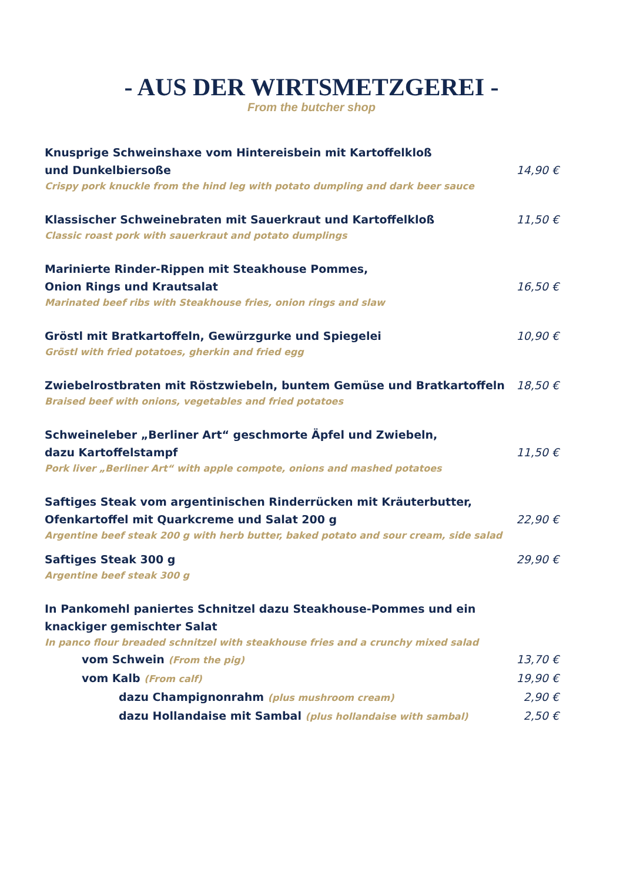- AUS DER WIRTSMETZGEREI -
From the butcher shop
Knusprige Schweinshaxe vom Hintereisbein mit Kartoffelkloß
und Dunkelbiersoße
Crispy pork knuckle from the hind leg with potato dumpling and dark beer sauce
14,90 €
Klassischer Schweinebraten mit Sauerkraut und Kartoffelkloß
Classic roast pork with sauerkraut and potato dumplings
11,50 €
Marinierte Rinder-Rippen mit Steakhouse Pommes,
Onion Rings und Krautsalat
Marinated beef ribs with Steakhouse fries, onion rings and slaw
16,50 €
Gröstl mit Bratkartoffeln, Gewürzgurke und Spiegelei
Gröstl with fried potatoes, gherkin and fried egg
10,90 €
Zwiebelrostbraten mit Röstzwiebeln, buntem Gemüse und Bratkartoffeln
Braised beef with onions, vegetables and fried potatoes
18,50 €
Schweineleber „Berliner Art“ geschmorte Äpfel und Zwiebeln,
dazu Kartoffelstampf
Pork liver „Berliner Art“ with apple compote, onions and mashed potatoes
11,50 €
Saftiges Steak vom argentinischen Rinderrücken mit Kräuterbutter,
Ofenkartoffel mit Quarkcreme und Salat 200 g
Argentine beef steak 200 g with herb butter, baked potato and sour cream, side salad
22,90 €
Saftiges Steak 300 g
Argentine beef steak 300 g
29,90 €
In Pankomehl paniertes Schnitzel dazu Steakhouse-Pommes und ein
knackiger gemischter Salat
In panco flour breaded schnitzel with steakhouse fries and a crunchy mixed salad
vom Schwein (From the pig)
13,70 €
vom Kalb (From calf)
19,90 €
dazu Champignonrahm (plus mushroom cream)
2,90 €
dazu Hollandaise mit Sambal (plus hollandaise with sambal)
2,50 €